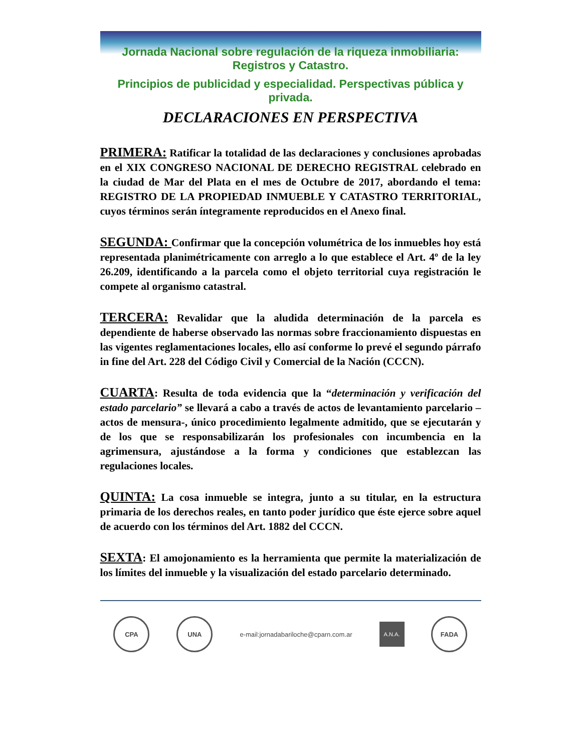Jornada Nacional sobre regulación de la riqueza inmobiliaria: Registros y Catastro.
Principios de publicidad y especialidad. Perspectivas pública y privada.
DECLARACIONES EN PERSPECTIVA
PRIMERA: Ratificar la totalidad de las declaraciones y conclusiones aprobadas en el XIX CONGRESO NACIONAL DE DERECHO REGISTRAL celebrado en la ciudad de Mar del Plata en el mes de Octubre de 2017, abordando el tema: REGISTRO DE LA PROPIEDAD INMUEBLE Y CATASTRO TERRITORIAL, cuyos términos serán íntegramente reproducidos en el Anexo final.
SEGUNDA: Confirmar que la concepción volumétrica de los inmuebles hoy está representada planimétricamente con arreglo a lo que establece el Art. 4º de la ley 26.209, identificando a la parcela como el objeto territorial cuya registración le compete al organismo catastral.
TERCERA: Revalidar que la aludida determinación de la parcela es dependiente de haberse observado las normas sobre fraccionamiento dispuestas en las vigentes reglamentaciones locales, ello así conforme lo prevé el segundo párrafo in fine del Art. 228 del Código Civil y Comercial de la Nación (CCCN).
CUARTA: Resulta de toda evidencia que la “determinación y verificación del estado parcelario” se llevará a cabo a través de actos de levantamiento parcelario –actos de mensura-, único procedimiento legalmente admitido, que se ejecutarán y de los que se responsabilizarán los profesionales con incumbencia en la agrimensura, ajustándose a la forma y condiciones que establezcan las regulaciones locales.
QUINTA: La cosa inmueble se integra, junto a su titular, en la estructura primaria de los derechos reales, en tanto poder jurídico que éste ejerce sobre aquel de acuerdo con los términos del Art. 1882 del CCCN.
SEXTA: El amojonamiento es la herramienta que permite la materialización de los límites del inmueble y la visualización del estado parcelario determinado.
CPA UNA
e-mail:jornadabariloche@cparn.com.ar
A.N.A.
FADA